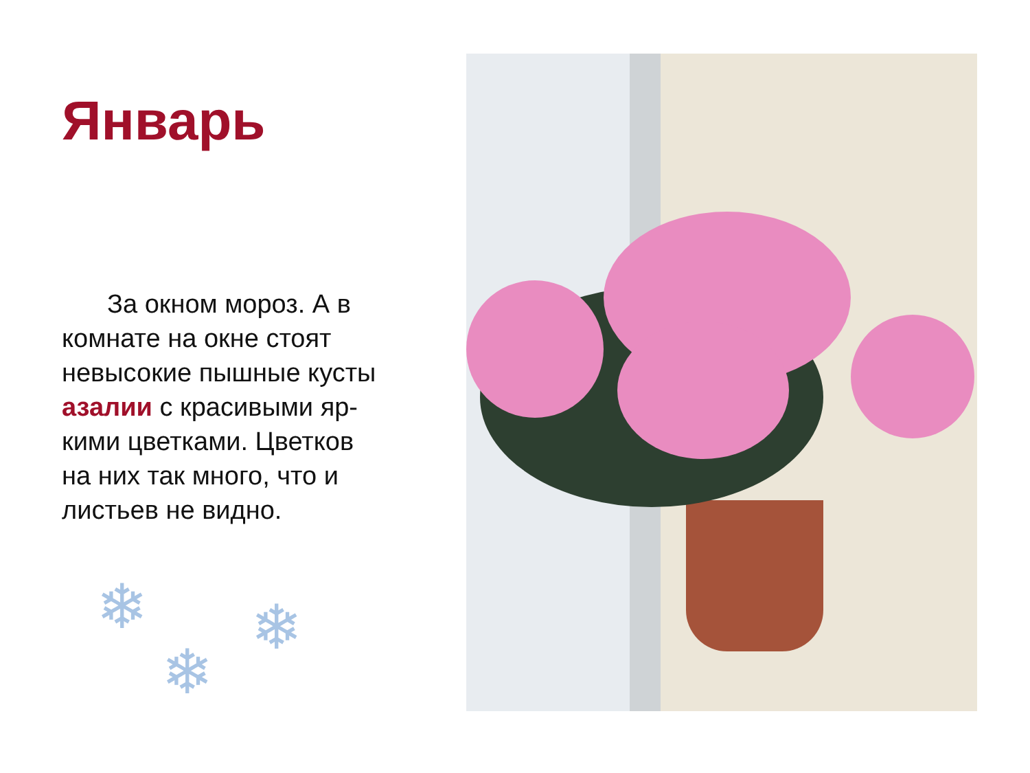Январь
За окном мороз. А в комнате на окне стоят невысокие пышные кусты азалии с красивыми яр-кими цветками. Цветков на них так много, что и листьев не видно.
❄
❄
❄